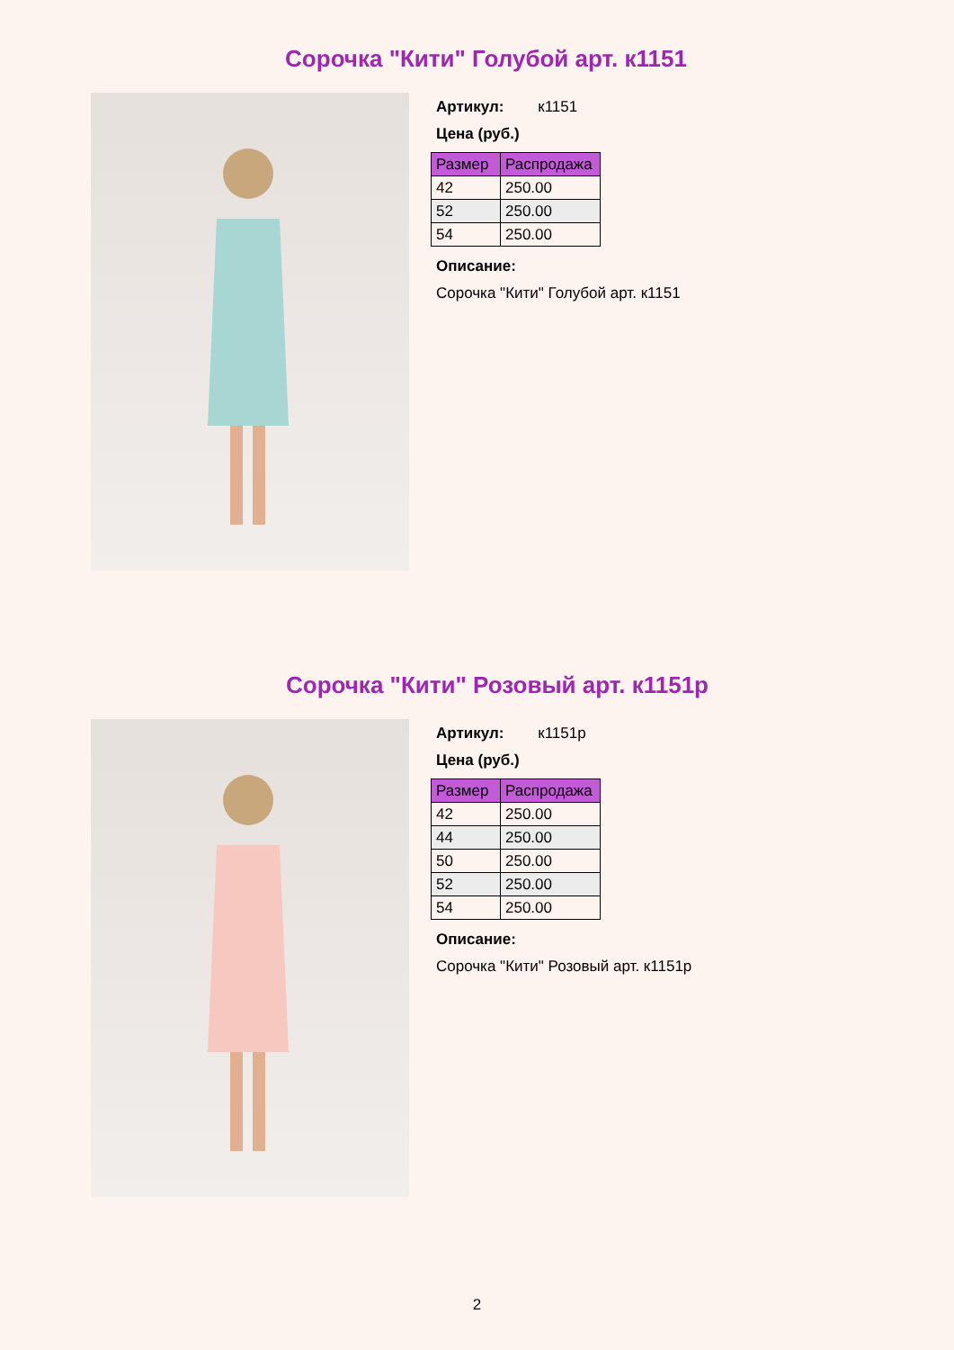Сорочка "Кити" Голубой арт. к1151
Артикул: к1151
Цена (руб.)
| Размер | Распродажа |
| --- | --- |
| 42 | 250.00 |
| 52 | 250.00 |
| 54 | 250.00 |
Описание:
Сорочка "Кити" Голубой арт. к1151
Сорочка "Кити" Розовый арт. к1151р
Артикул: к1151р
Цена (руб.)
| Размер | Распродажа |
| --- | --- |
| 42 | 250.00 |
| 44 | 250.00 |
| 50 | 250.00 |
| 52 | 250.00 |
| 54 | 250.00 |
Описание:
Сорочка "Кити" Розовый арт. к1151р
2